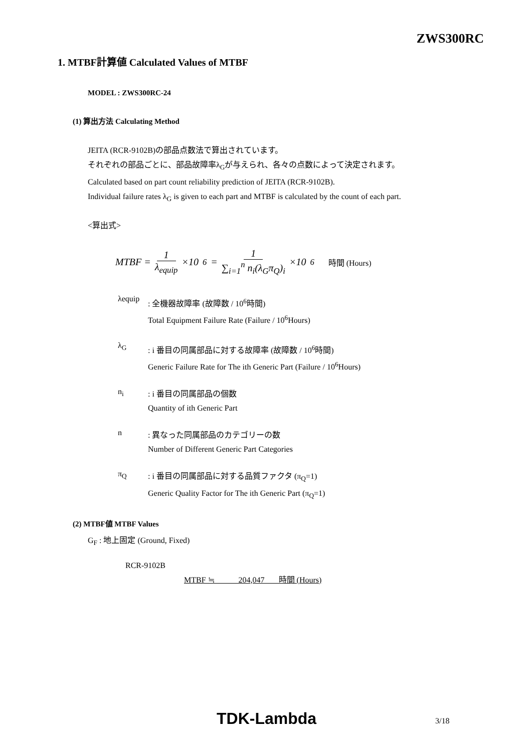ZWS300RC
1. MTBF計算値 Calculated Values of MTBF
MODEL : ZWS300RC-24
(1) 算出方法 Calculating Method
JEITA (RCR-9102B)の部品点数法で算出されています。
それぞれの部品ごとに、部品故障率λ<sub>G</sub>が与えられ、各々の点数によって決定されます。
Calculated based on part count reliability prediction of JEITA (RCR-9102B).
Individual failure rates λ<sub>G</sub> is given to each part and MTBF is calculated by the count of each part.
<算出式>
MTBF = 1 λ<sub>equip</sub> ×10<sup>6</sup> = 1 ∑<sub>i=1</sub><sup>n</sup> n<sub>i</sub>(λ<sub>G</sub>π<sub>Q</sub>)<sub>i</sub> ×10<sup>6</sup> 時間 (Hours)
λequip
: 全機器故障率 (故障数 / 10<sup>6</sup>時間)
Total Equipment Failure Rate (Failure / 10<sup>6</sup>Hours)
λ<sub>G</sub>
: i 番目の同属部品に対する故障率 (故障数 / 10<sup>6</sup>時間)
Generic Failure Rate for The ith Generic Part (Failure / 10<sup>6</sup>Hours)
n<sub>i</sub>
: i 番目の同属部品の個数
Quantity of ith Generic Part
n
: 異なった同属部品のカテゴリーの数
Number of Different Generic Part Categories
π<sub>Q</sub>
: i 番目の同属部品に対する品質ファクタ (π<sub>Q</sub>=1)
Generic Quality Factor for The ith Generic Part (π<sub>Q</sub>=1)
(2) MTBF値 MTBF Values
G<sub>F</sub> : 地上固定 (Ground, Fixed)
RCR-9102B
MTBF ≒ 204,047 時間 (Hours)
TDK-Lambda 3/18